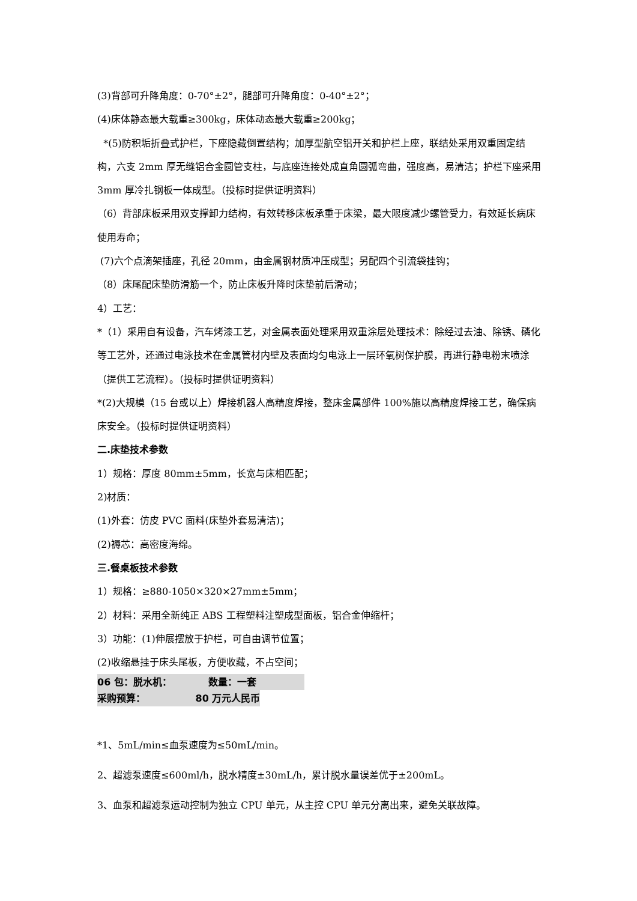(3)背部可升降角度：0-70°±2°，腿部可升降角度：0-40°±2°；
(4)床体静态最大载重≥300kg，床体动态最大载重≥200kg；
*(5)防积垢折叠式护栏，下座隐藏倒置结构；加厚型航空铝开关和护栏上座，联结处采用双重固定结构，六支 2mm 厚无缝铝合金圆管支柱，与底座连接处成直角圆弧弯曲，强度高，易清洁；护栏下座采用 3mm 厚冷扎钢板一体成型。（投标时提供证明资料）
（6）背部床板采用双支撑卸力结构，有效转移床板承重于床梁，最大限度减少螺管受力，有效延长病床使用寿命；
(7)六个点滴架插座，孔径 20mm，由金属钢材质冲压成型；另配四个引流袋挂钩；
（8）床尾配床垫防滑筋一个，防止床板升降时床垫前后滑动；
4）工艺：
*（1）采用自有设备，汽车烤漆工艺，对金属表面处理采用双重涂层处理技术：除经过去油、除锈、磷化等工艺外，还通过电泳技术在金属管材内壁及表面均匀电泳上一层环氧树保护膜，再进行静电粉末喷涂（提供工艺流程）。（投标时提供证明资料）
*(2)大规模（15 台或以上）焊接机器人高精度焊接，整床金属部件 100%施以高精度焊接工艺，确保病床安全。（投标时提供证明资料）
二.床垫技术参数
1）规格：厚度 80mm±5mm，长宽与床相匹配；
2)材质：
(1)外套：仿皮 PVC 面料(床垫外套易清洁)；
(2)褥芯：高密度海绵。
三.餐桌板技术参数
1）规格：≥880-1050×320×27mm±5mm；
2）材料：采用全新纯正 ABS 工程塑料注塑成型面板，铝合金伸缩杆；
3）功能：(1)伸展摆放于护栏，可自由调节位置；
(2)收缩悬挂于床头尾板，方便收藏，不占空间；
06 包：脱水机： 数量：一套
采购预算： 80 万元人民币
*1、5mL/min≤血泵速度为≤50mL/min。
2、超滤泵速度≤600ml/h，脱水精度±30mL/h，累计脱水量误差优于±200mL。
3、血泵和超滤泵运动控制为独立 CPU 单元，从主控 CPU 单元分离出来，避免关联故障。